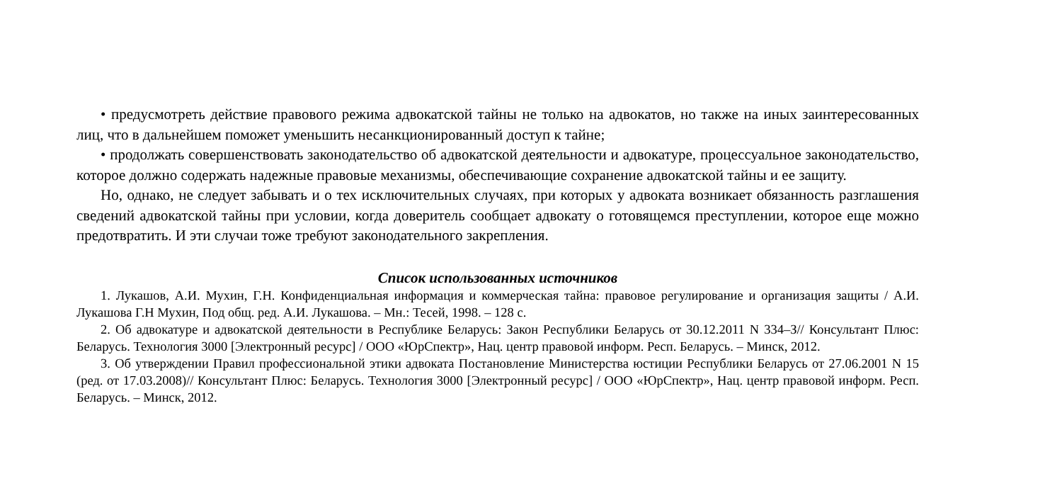• предусмотреть действие правового режима адвокатской тайны не только на адвокатов, но также на иных заинтересованных лиц, что в дальнейшем поможет уменьшить несанкционированный доступ к тайне;
• продолжать совершенствовать законодательство об адвокатской деятельности и адвокатуре, процессуальное законодательство, которое должно содержать надежные правовые механизмы, обеспечивающие сохранение адвокатской тайны и ее защиту.
Но, однако, не следует забывать и о тех исключительных случаях, при которых у адвоката возникает обязанность разглашения сведений адвокатской тайны при условии, когда доверитель сообщает адвокату о готовящемся преступлении, которое еще можно предотвратить. И эти случаи тоже требуют законодательного закрепления.
Список использованных источников
1. Лукашов, А.И. Мухин, Г.Н. Конфиденциальная информация и коммерческая тайна: правовое регулирование и организация защиты / А.И. Лукашова Г.Н Мухин, Под общ. ред. А.И. Лукашова. – Мн.: Тесей, 1998. – 128 с.
2. Об адвокатуре и адвокатской деятельности в Республике Беларусь: Закон Республики Беларусь от 30.12.2011 N 334–З// Консультант Плюс: Беларусь. Технология 3000 [Электронный ресурс] / ООО «ЮрСпектр», Нац. центр правовой информ. Респ. Беларусь. – Минск, 2012.
3. Об утверждении Правил профессиональной этики адвоката Постановление Министерства юстиции Республики Беларусь от 27.06.2001 N 15 (ред. от 17.03.2008)// Консультант Плюс: Беларусь. Технология 3000 [Электронный ресурс] / ООО «ЮрСпектр», Нац. центр правовой информ. Респ. Беларусь. – Минск, 2012.